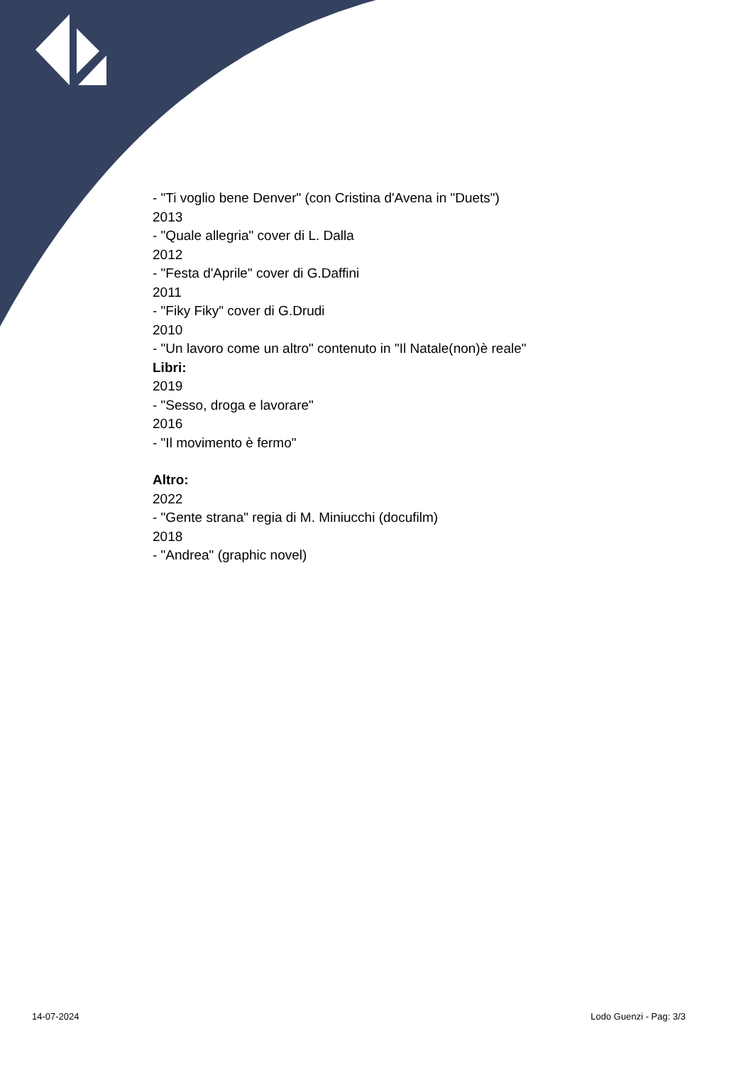- "Ti voglio bene Denver" (con Cristina d'Avena in "Duets")
2013
- "Quale allegria" cover di L. Dalla
2012
- "Festa d'Aprile" cover di G.Daffini
2011
- "Fiky Fiky" cover di G.Drudi
2010
- "Un lavoro come un altro" contenuto in "Il Natale(non)è reale"
Libri:
2019
- "Sesso, droga e lavorare"
2016
- "Il movimento è fermo"
Altro:
2022
- "Gente strana" regia di M. Miniucchi (docufilm)
2018
- "Andrea" (graphic novel)
14-07-2024 Lodo Guenzi - Pag: 3/3